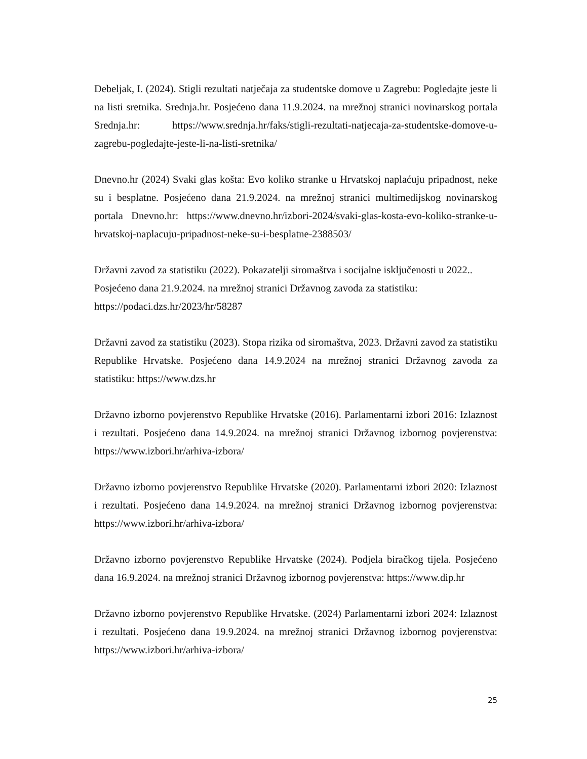Debeljak, I. (2024). Stigli rezultati natječaja za studentske domove u Zagrebu: Pogledajte jeste li na listi sretnika. Srednja.hr. Posjećeno dana 11.9.2024. na mrežnoj stranici novinarskog portala Srednja.hr: https://www.srednja.hr/faks/stigli-rezultati-natjecaja-za-studentske-domove-u-zagrebu-pogledajte-jeste-li-na-listi-sretnika/
Dnevno.hr (2024) Svaki glas košta: Evo koliko stranke u Hrvatskoj naplaćuju pripadnost, neke su i besplatne. Posjećeno dana 21.9.2024. na mrežnoj stranici multimedijskog novinarskog portala Dnevno.hr: https://www.dnevno.hr/izbori-2024/svaki-glas-kosta-evo-koliko-stranke-u-hrvatskoj-naplacuju-pripadnost-neke-su-i-besplatne-2388503/
Državni zavod za statistiku (2022). Pokazatelji siromaštva i socijalne isključenosti u 2022.. Posjećeno dana 21.9.2024. na mrežnoj stranici Državnog zavoda za statistiku: https://podaci.dzs.hr/2023/hr/58287
Državni zavod za statistiku (2023). Stopa rizika od siromaštva, 2023. Državni zavod za statistiku Republike Hrvatske. Posjećeno dana 14.9.2024 na mrežnoj stranici Državnog zavoda za statistiku: https://www.dzs.hr
Državno izborno povjerenstvo Republike Hrvatske (2016). Parlamentarni izbori 2016: Izlaznost i rezultati. Posjećeno dana 14.9.2024. na mrežnoj stranici Državnog izbornog povjerenstva: https://www.izbori.hr/arhiva-izbora/
Državno izborno povjerenstvo Republike Hrvatske (2020). Parlamentarni izbori 2020: Izlaznost i rezultati. Posjećeno dana 14.9.2024. na mrežnoj stranici Državnog izbornog povjerenstva: https://www.izbori.hr/arhiva-izbora/
Državno izborno povjerenstvo Republike Hrvatske (2024). Podjela biračkog tijela. Posjećeno dana 16.9.2024. na mrežnoj stranici Državnog izbornog povjerenstva: https://www.dip.hr
Državno izborno povjerenstvo Republike Hrvatske. (2024) Parlamentarni izbori 2024: Izlaznost i rezultati. Posjećeno dana 19.9.2024. na mrežnoj stranici Državnog izbornog povjerenstva: https://www.izbori.hr/arhiva-izbora/
25